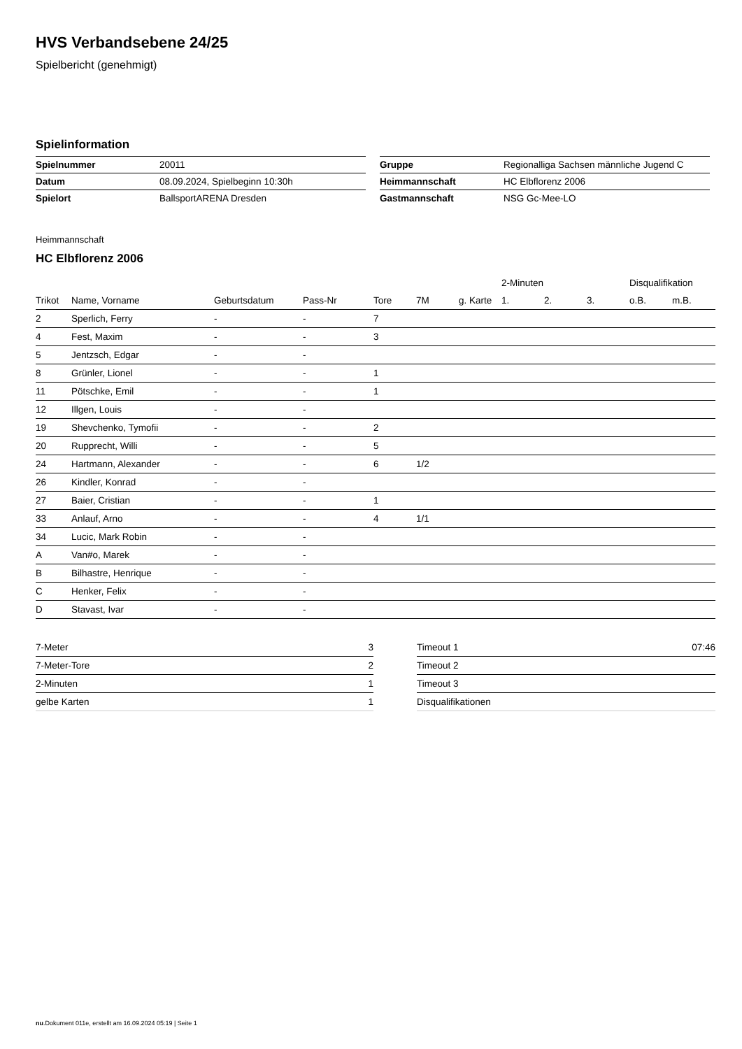HVS Verbandsebene 24/25
Spielbericht (genehmigt)
Spielinformation
| Spielnummer | 20011 |
| Datum | 08.09.2024, Spielbeginn 10:30h |
| Spielort | BallsportARENA Dresden |
| Gruppe | Regionalliga Sachsen männliche Jugend C |
| Heimmannschaft | HC Elbflorenz 2006 |
| Gastmannschaft | NSG Gc-Mee-LO |
Heimmannschaft
HC Elbflorenz 2006
| | | | | | | | 2-Minuten | | | Disqualifikation | |
| --- | --- | --- | --- | --- | --- | --- | --- | --- | --- | --- | --- |
| Trikot | Name, Vorname | Geburtsdatum | Pass-Nr | Tore | 7M | g. Karte | 1. | 2. | 3. | o.B. | m.B. |
| 2 | Sperlich, Ferry | - | - | 7 | | | | | | | |
| 4 | Fest, Maxim | - | - | 3 | | | | | | | |
| 5 | Jentzsch, Edgar | - | - | | | | | | | | |
| 8 | Grünler, Lionel | - | - | 1 | | | | | | | |
| 11 | Pötschke, Emil | - | - | 1 | | | | | | | |
| 12 | Illgen, Louis | - | - | | | | | | | | |
| 19 | Shevchenko, Tymofii | - | - | 2 | | | | | | | |
| 20 | Rupprecht, Willi | - | - | 5 | | | | | | | |
| 24 | Hartmann, Alexander | - | - | 6 | 1/2 | | | | | | |
| 26 | Kindler, Konrad | - | - | | | | | | | | |
| 27 | Baier, Cristian | - | - | 1 | | | | | | | |
| 33 | Anlauf, Arno | - | - | 4 | 1/1 | | | | | | |
| 34 | Lucic, Mark Robin | - | - | | | | | | | | |
| A | Van#o, Marek | - | - | | | | | | | | |
| B | Bilhastre, Henrique | - | - | | | | | | | | |
| C | Henker, Felix | - | - | | | | | | | | |
| D | Stavast, Ivar | - | - | | | | | | | | |
| 7-Meter | 3 |
| 7-Meter-Tore | 2 |
| 2-Minuten | 1 |
| gelbe Karten | 1 |
| Timeout 1 | 07:46 |
| Timeout 2 | |
| Timeout 3 | |
| Disqualifikationen | |
nu.Dokument 011e, erstellt am 16.09.2024 05:19 | Seite 1